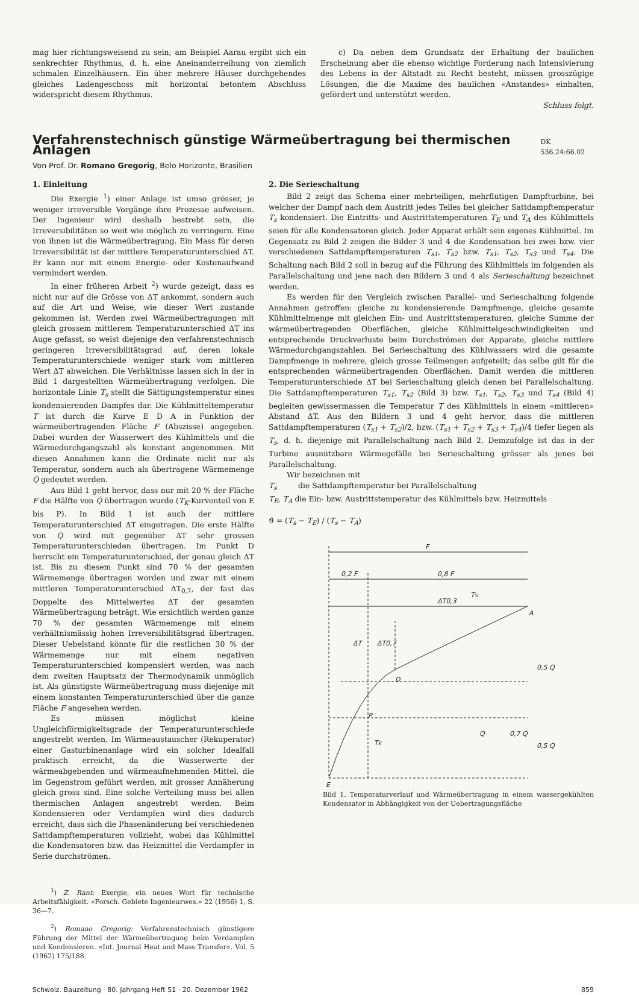mag hier richtungsweisend zu sein; am Beispiel Aarau ergibt sich ein senkrechter Rhythmus, d. h. eine Aneinanderreihung von ziemlich schmalen Einzelhäusern. Ein über mehrere Häuser durchgehendes gleiches Ladengeschoss mit horizontal betontem Abschluss widerspricht diesem Rhythmus.
c) Da neben dem Grundsatz der Erhaltung der baulichen Erscheinung aber die ebenso wichtige Forderung nach Intensivierung des Lebens in der Altstadt zu Recht besteht, müssen grosszügige Lösungen, die die Maxime des baulichen «Anstandes» einhalten, gefördert und unterstützt werden.
Schluss folgt.
Verfahrenstechnisch günstige Wärmeübertragung bei thermischen Anlagen DK 536.24:66.02
Von Prof. Dr. Romano Gregorig, Belo Horizonte, Brasilien
1. Einleitung
Die Exergie <sup>1</sup>) einer Anlage ist umso grösser, je weniger irreversible Vorgänge ihre Prozesse aufweisen. Der Ingenieur wird deshalb bestrebt sein, die Irreversibilitäten so weit wie möglich zu verringern. Eine von ihnen ist die Wärmeübertragung. Ein Mass für deren Irreversibilität ist der mittlere Temperaturunterschied ΔT. Er kann nur mit einem Energie- oder Kostenaufwand vermindert werden.
In einer früheren Arbeit <sup>2</sup>) wurde gezeigt, dass es nicht nur auf die Grösse von ΔT ankommt, sondern auch auf die Art und Weise, wie dieser Wert zustande gekommen ist. Werden zwei Wärmeübertragungen mit gleich grossem mittlerem Temperaturunterschied ΔT ins Auge gefasst, so weist diejenige den verfahrenstechnisch geringeren Irreversibilitätsgrad auf, deren lokale Temperaturunterschiede weniger stark vom mittleren Wert ΔT abweichen. Die Verhältnisse lassen sich in der in Bild 1 dargestellten Wärmeübertragung verfolgen. Die horizontale Linie T<sub>s</sub> stellt die Sättigungstemperatur eines kondensierenden Dampfes dar. Die Kühlmitteltemperatur T ist durch die Kurve E D A in Funktion der wärmeübertragenden Fläche F (Abszisse) angegeben. Dabei wurden der Wasserwert des Kühlmittels und die Wärmedurchgangszahl als konstant angenommen. Mit diesen Annahmen kann die Ordinate nicht nur als Temperatur, sondern auch als übertragene Wärmemenge Q̇ gedeutet werden.
Aus Bild 1 geht hervor, dass nur mit 20 % der Fläche F die Hälfte von Q̇ übertragen wurde (T<sub>K</sub>-Kurventeil von E bis P). In Bild 1 ist auch der mittlere Temperaturunterschied ΔT eingetragen. Die erste Hälfte von Q̇ wird mit gegenüber ΔT sehr grossen Temperaturunterschieden übertragen. Im Punkt D herrscht ein Temperaturunterschied, der genau gleich ΔT ist. Bis zu diesem Punkt sind 70 % der gesamten Wärmemenge übertragen worden und zwar mit einem mittleren Temperaturunterschied ΔT<sub>0,7</sub>, der fast das Doppelte des Mittelwertes ΔT der gesamten Wärmeübertragung beträgt. Wie ersichtlich werden ganze 70 % der gesamten Wärmemenge mit einem verhältnismässig hohen Irreversibilitätsgrad übertragen. Dieser Uebelstand könnte für die restlichen 30 % der Wärmemenge nur mit einem negativen Temperaturunterschied kompensiert werden, was nach dem zweiten Hauptsatz der Thermodynamik unmöglich ist. Als günstigste Wärmeübertragung muss diejenige mit einem konstanten Temperaturunterschied über die ganze Fläche F angesehen werden.
Es müssen möglichst kleine Ungleichförmigkeitsgrade der Temperaturunterschiede angestrebt werden. Im Wärmeaustauscher (Rekuperator) einer Gasturbinenanlage wird ein solcher Idealfall praktisch erreicht, da die Wasserwerte der wärmeabgebenden und wärmeaufnehmenden Mittel, die im Gegenstrom geführt werden, mit grosser Annäherung gleich gross sind. Eine solche Verteilung muss bei allen thermischen Anlagen angestrebt werden. Beim Kondensieren oder Verdampfen wird dies dadurch erreicht, dass sich die Phasenänderung bei verschiedenen Sattdampftemperaturen vollzieht, wobei das Kühlmittel die Kondensatoren bzw. das Heizmittel die Verdampfer in Serie durchströmen.
<sup>1</sup>) Z. Rant: Exergie, ein neues Wort für technische Arbeitsfähigkeit. «Forsch. Gebiete Ingenieurwes.» 22 (1956) 1, S. 36—7.
<sup>2</sup>) Romano Gregorig: Verfahrenstechnisch günstigere Führung der Mittel der Wärmeübertragung beim Verdampfen und Kondensieren. «Int. Journal Heat and Mass Transfer», Vol. 5 (1962) 175/188.
2. Die Serieschaltung
Bild 2 zeigt das Schema einer mehrteiligen, mehrflutigen Dampfturbine, bei welcher der Dampf nach dem Austritt jedes Teiles bei gleicher Sattdampftemperatur T<sub>s</sub> kondensiert. Die Eintritts- und Austrittstemperaturen T<sub>E</sub> und T<sub>A</sub> des Kühlmittels seien für alle Kondensatoren gleich. Jeder Apparat erhält sein eigenes Kühlmittel. Im Gegensatz zu Bild 2 zeigen die Bilder 3 und 4 die Kondensation bei zwei bzw. vier verschiedenen Sattdampftemperaturen T<sub>s1</sub>, T<sub>s2</sub> bzw. T<sub>s1</sub>, T<sub>s2</sub>, T<sub>s3</sub> und T<sub>s4</sub>. Die Schaltung nach Bild 2 soll in bezug auf die Führung des Kühlmittels im folgenden als Parallelschaltung und jene nach den Bildern 3 und 4 als Serieschaltung bezeichnet werden.
Es werden für den Vergleich zwischen Parallel- und Serieschaltung folgende Annahmen getroffen: gleiche zu kondensierende Dampfmenge, gleiche gesamte Kühlmittelmenge mit gleichen Ein- und Austrittstemperaturen, gleiche Summe der wärmeübertragenden Oberflächen, gleiche Kühlmittelgeschwindigkeiten und entsprechende Druckverluste beim Durchströmen der Apparate, gleiche mittlere Wärmedurchgangszahlen. Bei Serieschaltung des Kühlwassers wird die gesamte Dampfmenge in mehrere, gleich grosse Teilmengen aufgeteilt; das selbe gilt für die entsprechenden wärmeübertragenden Oberflächen. Damit werden die mittleren Temperaturunterschiede ΔT bei Serieschaltung gleich denen bei Parallelschaltung. Die Sattdampftemperaturen T<sub>s1</sub>, T<sub>s2</sub> (Bild 3) bzw. T<sub>s1</sub>, T<sub>s2</sub>, T<sub>s3</sub> und T<sub>s4</sub> (Bild 4) begleiten gewissermassen die Temperatur T des Kühlmittels in einem «mittleren» Abstand ΔT. Aus den Bildern 3 und 4 geht hervor, dass die mittleren Sattdampftemperaturen (T<sub>s1</sub> + T<sub>s2</sub>)/2, bzw. (T<sub>s1</sub> + T<sub>s2</sub> + T<sub>s3</sub> + T<sub>s4</sub>)/4 tiefer liegen als T<sub>s</sub>, d. h. diejenige mit Parallelschaltung nach Bild 2. Demzufolge ist das in der Turbine ausnützbare Wärmegefälle bei Serieschaltung grösser als jenes bei Parallelschaltung.
Wir bezeichnen mit
T<sub>s</sub> die Sattdampftemperatur bei Parallelschaltung
T<sub>E</sub>, T<sub>A</sub> die Ein- bzw. Austrittstemperatur des Kühlmittels bzw. Heizmittels
ϑ = (T<sub>s</sub> − T<sub>E</sub>) / (T<sub>s</sub> − T<sub>A</sub>)
F
0,2 F
0,8 F
TS
A
D
P
TK
E
ΔT
ΔT0,7
ΔT0,3
0,5 Q
Q
0,7 Q
0,5 Q
Bild 1. Temperaturverlauf und Wärmeübertragung in einem wassergekühlten Kondensator in Abhängigkeit von der Uebertragungsfläche
Schweiz. Bauzeitung · 80. Jahrgang Heft 51 · 20. Dezember 1962 859